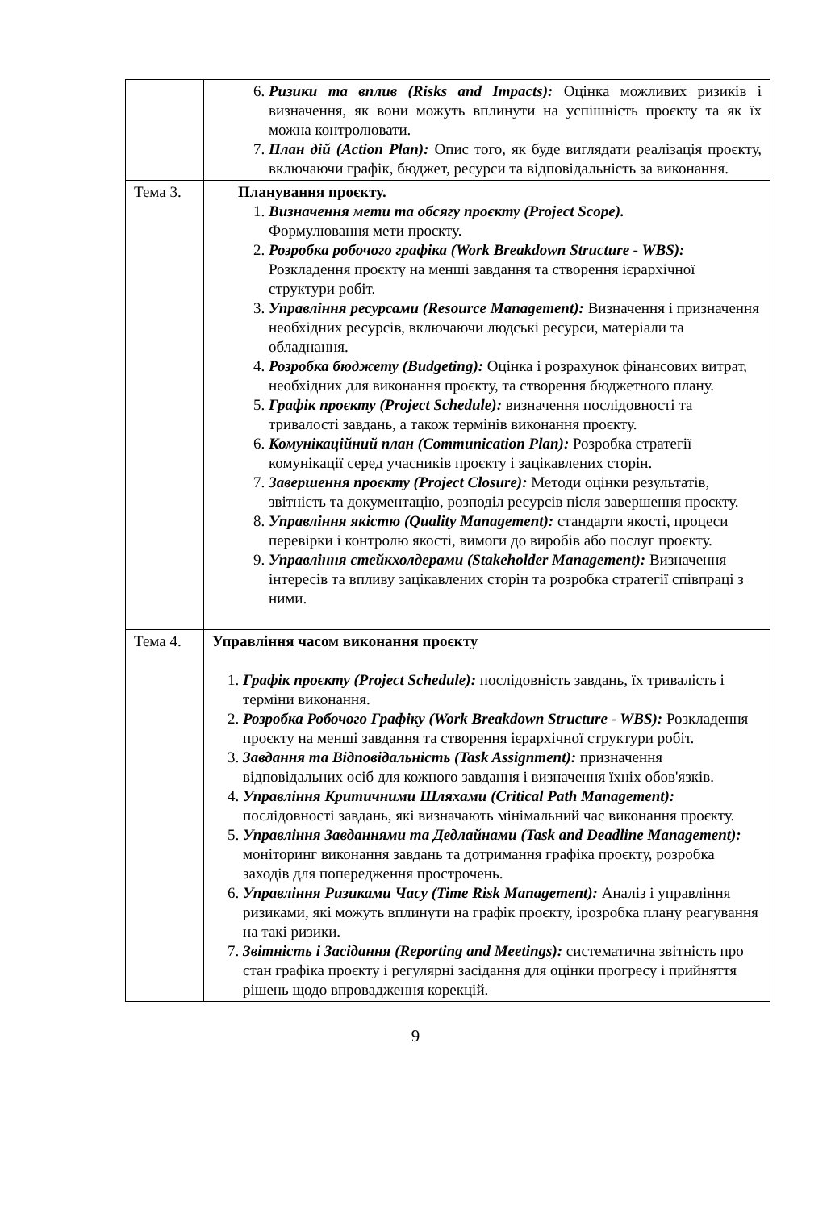| | 6. Ризики та вплив (Risks and Impacts): Оцінка можливих ризиків і визначення, як вони можуть вплинути на успішність проєкту та як їх можна контролювати. 7. План дій (Action Plan): Опис того, як буде виглядати реалізація проєкту, включаючи графік, бюджет, ресурси та відповідальність за виконання. |
| Тема 3. | Планування проєкту. 1. Визначення мети та обсягу проєкту (Project Scope). Формулювання мети проєкту. 2. Розробка робочого графіка (Work Breakdown Structure - WBS): Розкладення проєкту на менші завдання та створення ієрархічної структури робіт. 3. Управління ресурсами (Resource Management): Визначення і призначення необхідних ресурсів, включаючи людські ресурси, матеріали та обладнання. 4. Розробка бюджету (Budgeting): Оцінка і розрахунок фінансових витрат, необхідних для виконання проєкту, та створення бюджетного плану. 5. Графік проєкту (Project Schedule): визначення послідовності та тривалості завдань, а також термінів виконання проєкту. 6. Комунікаційний план (Communication Plan): Розробка стратегії комунікації серед учасників проєкту і зацікавлених сторін. 7. Завершення проєкту (Project Closure): Методи оцінки результатів, звітність та документацію, розподіл ресурсів після завершення проєкту. 8. Управління якістю (Quality Management): стандарти якості, процеси перевірки і контролю якості, вимоги до виробів або послуг проєкту. 9. Управління стейкхолдерами (Stakeholder Management): Визначення інтересів та впливу зацікавлених сторін та розробка стратегії співпраці з ними. |
| Тема 4. | Управління часом виконання проєкту 1. Графік проєкту (Project Schedule): послідовність завдань, їх тривалість і терміни виконання. 2. Розробка Робочого Графіку (Work Breakdown Structure - WBS): Розкладення проєкту на менші завдання та створення ієрархічної структури робіт. 3. Завдання та Відповідальність (Task Assignment): призначення відповідальних осіб для кожного завдання і визначення їхніх обов'язків. 4. Управління Критичними Шляхами (Critical Path Management): послідовності завдань, які визначають мінімальний час виконання проєкту. 5. Управління Завданнями та Дедлайнами (Task and Deadline Management): моніторинг виконання завдань та дотримання графіка проєкту, розробка заходів для попередження прострочень. 6. Управління Ризиками Часу (Time Risk Management): Аналіз і управління ризиками, які можуть вплинути на графік проєкту, ірозробка плану реагування на такі ризики. 7. Звітність і Засідання (Reporting and Meetings): систематична звітність про стан графіка проєкту і регулярні засідання для оцінки прогресу і прийняття рішень щодо впровадження корекцій. |
9